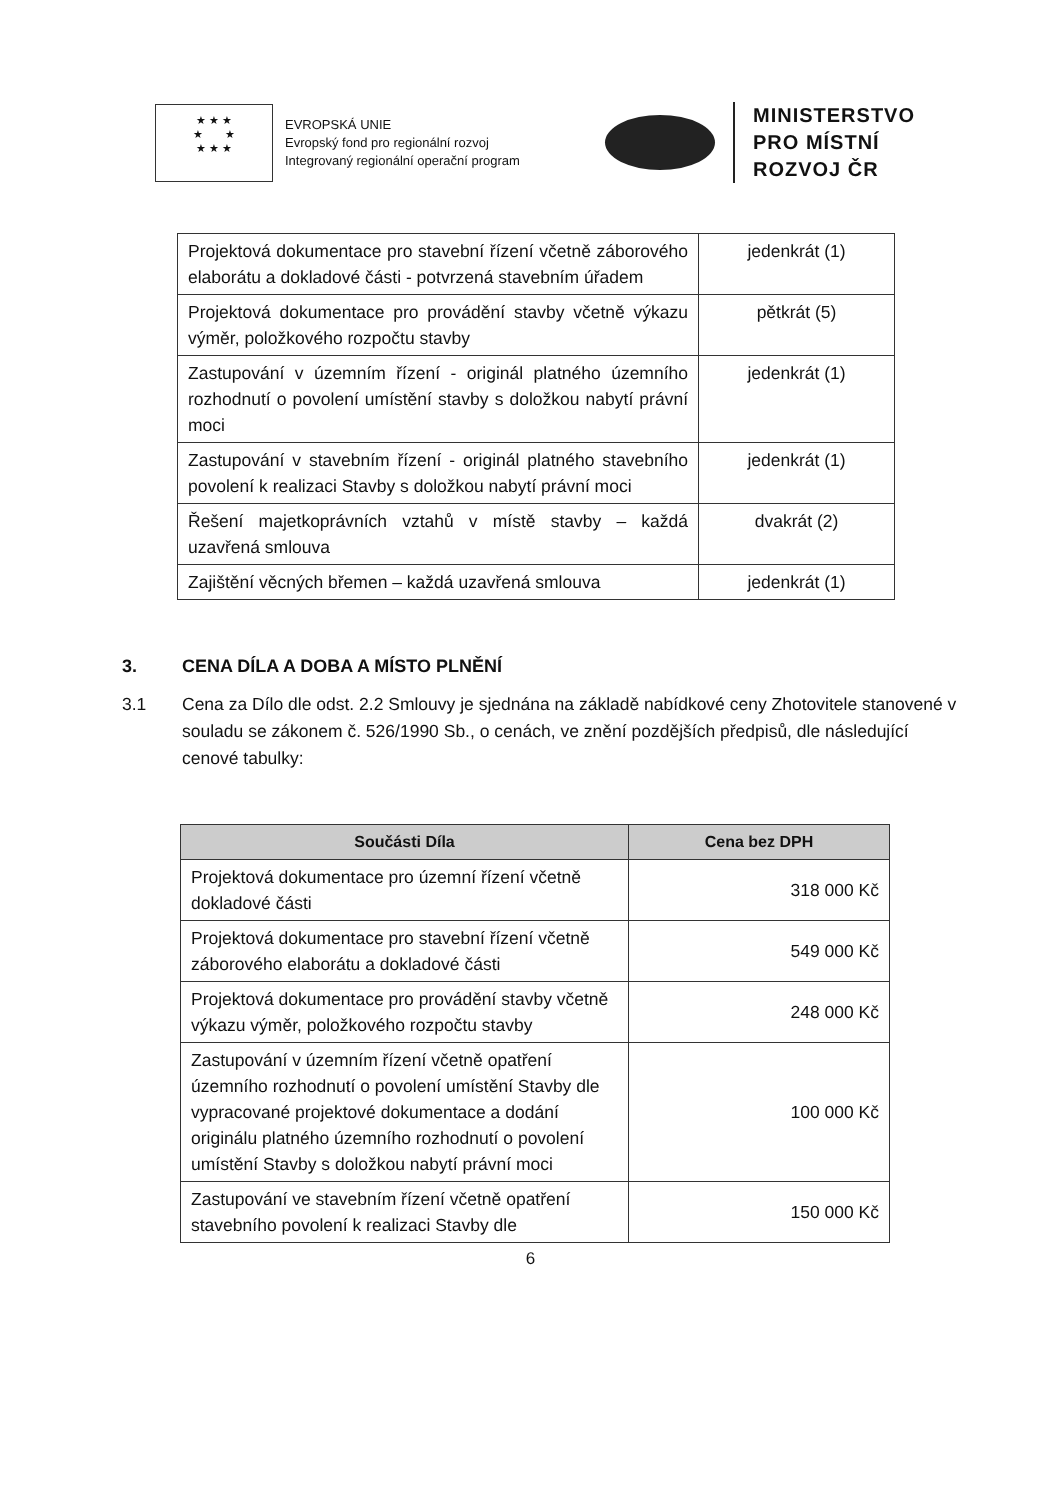★ ★ ★
★ ★
★ ★ ★
EVROPSKÁ UNIE
Evropský fond pro regionální rozvoj
Integrovaný regionální operační program
MINISTERSTVO
PRO MÍSTNÍ
ROZVOJ ČR
| Projektová dokumentace pro stavební řízení včetně záborového elaborátu a dokladové části - potvrzená stavebním úřadem | jedenkrát (1) |
| Projektová dokumentace pro provádění stavby včetně výkazu výměr, položkového rozpočtu stavby | pětkrát (5) |
| Zastupování v územním řízení - originál platného územního rozhodnutí o povolení umístění stavby s doložkou nabytí právní moci | jedenkrát (1) |
| Zastupování v stavebním řízení - originál platného stavebního povolení k realizaci Stavby s doložkou nabytí právní moci | jedenkrát (1) |
| Řešení majetkoprávních vztahů v místě stavby – každá uzavřená smlouva | dvakrát (2) |
| Zajištění věcných břemen – každá uzavřená smlouva | jedenkrát (1) |
3. CENA DÍLA A DOBA A MÍSTO PLNĚNÍ
3.1 Cena za Dílo dle odst. 2.2 Smlouvy je sjednána na základě nabídkové ceny Zhotovitele stanovené v souladu se zákonem č. 526/1990 Sb., o cenách, ve znění pozdějších předpisů, dle následující cenové tabulky:
| Součásti Díla | Cena bez DPH |
| --- | --- |
| Projektová dokumentace pro územní řízení včetně dokladové části | 318 000 Kč |
| Projektová dokumentace pro stavební řízení včetně záborového elaborátu a dokladové části | 549 000 Kč |
| Projektová dokumentace pro provádění stavby včetně výkazu výměr, položkového rozpočtu stavby | 248 000 Kč |
| Zastupování v územním řízení včetně opatření územního rozhodnutí o povolení umístění Stavby dle vypracované projektové dokumentace a dodání originálu platného územního rozhodnutí o povolení umístění Stavby s doložkou nabytí právní moci | 100 000 Kč |
| Zastupování ve stavebním řízení včetně opatření stavebního povolení k realizaci Stavby dle | 150 000 Kč |
6